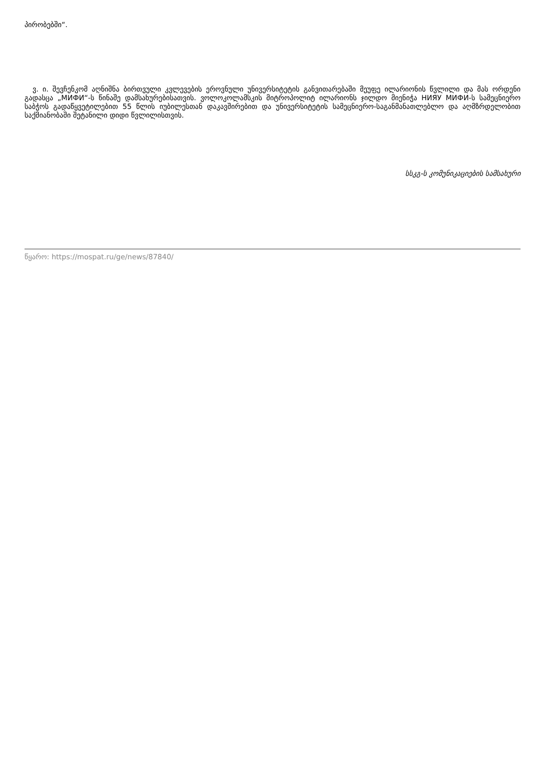პირობებში“.
ვ. ი. შევჩენკომ აღნიშნა ბირთვული კვლევების ეროვნული უნივერსიტეტის განვითარებაში მეუფე ილარიონის წვლილი და მას ორდენი გადასცა „МИФИ“-ს წინაშე დამსახურებისათვის. ვოლოკოლამსკის მიტროპოლიტ ილარიონს ჯილდო მიენიჭა НИЯУ МИФИ-ს სამეცნიერო საბჭოს გადაწყვეტილებით 55 წლის იუბილესთან დაკავშირებით და უნივერსიტეტის სამეცნიერო-საგანმანათლებლო და აღმზრდელობით საქმიანობაში შეტანილი დიდი წვლილისთვის.
სსკგ-ს კომუნიკაციების სამსახური
წყარო: https://mospat.ru/ge/news/87840/